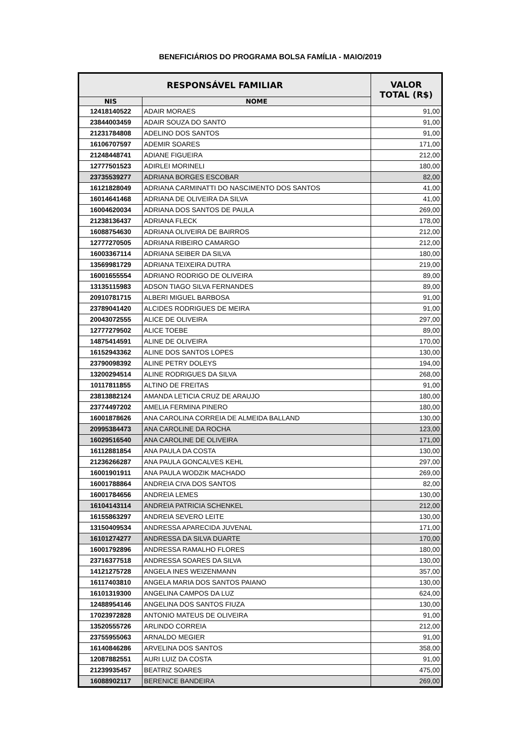BENEFICIÁRIOS DO PROGRAMA BOLSA FAMÍLIA - MAIO/2019
| RESPONSÁVEL FAMILIAR | | VALOR TOTAL (R$) |
| --- | --- | --- |
| NIS | NOME | |
| 12418140522 | ADAIR MORAES | 91,00 |
| 23844003459 | ADAIR SOUZA DO SANTO | 91,00 |
| 21231784808 | ADELINO DOS SANTOS | 91,00 |
| 16106707597 | ADEMIR SOARES | 171,00 |
| 21248448741 | ADIANE FIGUEIRA | 212,00 |
| 12777501523 | ADIRLEI MORINELI | 180,00 |
| 23735539277 | ADRIANA BORGES ESCOBAR | 82,00 |
| 16121828049 | ADRIANA CARMINATTI DO NASCIMENTO DOS SANTOS | 41,00 |
| 16014641468 | ADRIANA DE OLIVEIRA DA SILVA | 41,00 |
| 16004620034 | ADRIANA DOS SANTOS DE PAULA | 269,00 |
| 21238136437 | ADRIANA FLECK | 178,00 |
| 16088754630 | ADRIANA OLIVEIRA DE BAIRROS | 212,00 |
| 12777270505 | ADRIANA RIBEIRO CAMARGO | 212,00 |
| 16003367114 | ADRIANA SEIBER DA SILVA | 180,00 |
| 13569981729 | ADRIANA TEIXEIRA DUTRA | 219,00 |
| 16001655554 | ADRIANO RODRIGO DE OLIVEIRA | 89,00 |
| 13135115983 | ADSON TIAGO SILVA FERNANDES | 89,00 |
| 20910781715 | ALBERI MIGUEL BARBOSA | 91,00 |
| 23789041420 | ALCIDES RODRIGUES DE MEIRA | 91,00 |
| 20043072555 | ALICE DE OLIVEIRA | 297,00 |
| 12777279502 | ALICE TOEBE | 89,00 |
| 14875414591 | ALINE DE OLIVEIRA | 170,00 |
| 16152943362 | ALINE DOS SANTOS LOPES | 130,00 |
| 23790098392 | ALINE PETRY DOLEYS | 194,00 |
| 13200294514 | ALINE RODRIGUES DA SILVA | 268,00 |
| 10117811855 | ALTINO DE FREITAS | 91,00 |
| 23813882124 | AMANDA LETICIA CRUZ DE ARAUJO | 180,00 |
| 23774497202 | AMELIA FERMINA PINERO | 180,00 |
| 16001878626 | ANA CAROLINA CORREIA DE ALMEIDA BALLAND | 130,00 |
| 20995384473 | ANA CAROLINE DA ROCHA | 123,00 |
| 16029516540 | ANA CAROLINE DE OLIVEIRA | 171,00 |
| 16112881854 | ANA PAULA DA COSTA | 130,00 |
| 21236266287 | ANA PAULA GONCALVES KEHL | 297,00 |
| 16001901911 | ANA PAULA WODZIK MACHADO | 269,00 |
| 16001788864 | ANDREIA CIVA DOS SANTOS | 82,00 |
| 16001784656 | ANDREIA LEMES | 130,00 |
| 16104143114 | ANDREIA PATRICIA SCHENKEL | 212,00 |
| 16155863297 | ANDREIA SEVERO LEITE | 130,00 |
| 13150409534 | ANDRESSA APARECIDA JUVENAL | 171,00 |
| 16101274277 | ANDRESSA DA SILVA DUARTE | 170,00 |
| 16001792896 | ANDRESSA RAMALHO FLORES | 180,00 |
| 23716377518 | ANDRESSA SOARES DA SILVA | 130,00 |
| 14121275728 | ANGELA INES WEIZENMANN | 357,00 |
| 16117403810 | ANGELA MARIA DOS SANTOS PAIANO | 130,00 |
| 16101319300 | ANGELINA CAMPOS DA LUZ | 624,00 |
| 12488954146 | ANGELINA DOS SANTOS FIUZA | 130,00 |
| 17023972828 | ANTONIO MATEUS DE OLIVEIRA | 91,00 |
| 13520555726 | ARLINDO CORREIA | 212,00 |
| 23755955063 | ARNALDO MEGIER | 91,00 |
| 16140846286 | ARVELINA DOS SANTOS | 358,00 |
| 12087882551 | AURI LUIZ DA COSTA | 91,00 |
| 21239935457 | BEATRIZ SOARES | 475,00 |
| 16088902117 | BERENICE BANDEIRA | 269,00 |